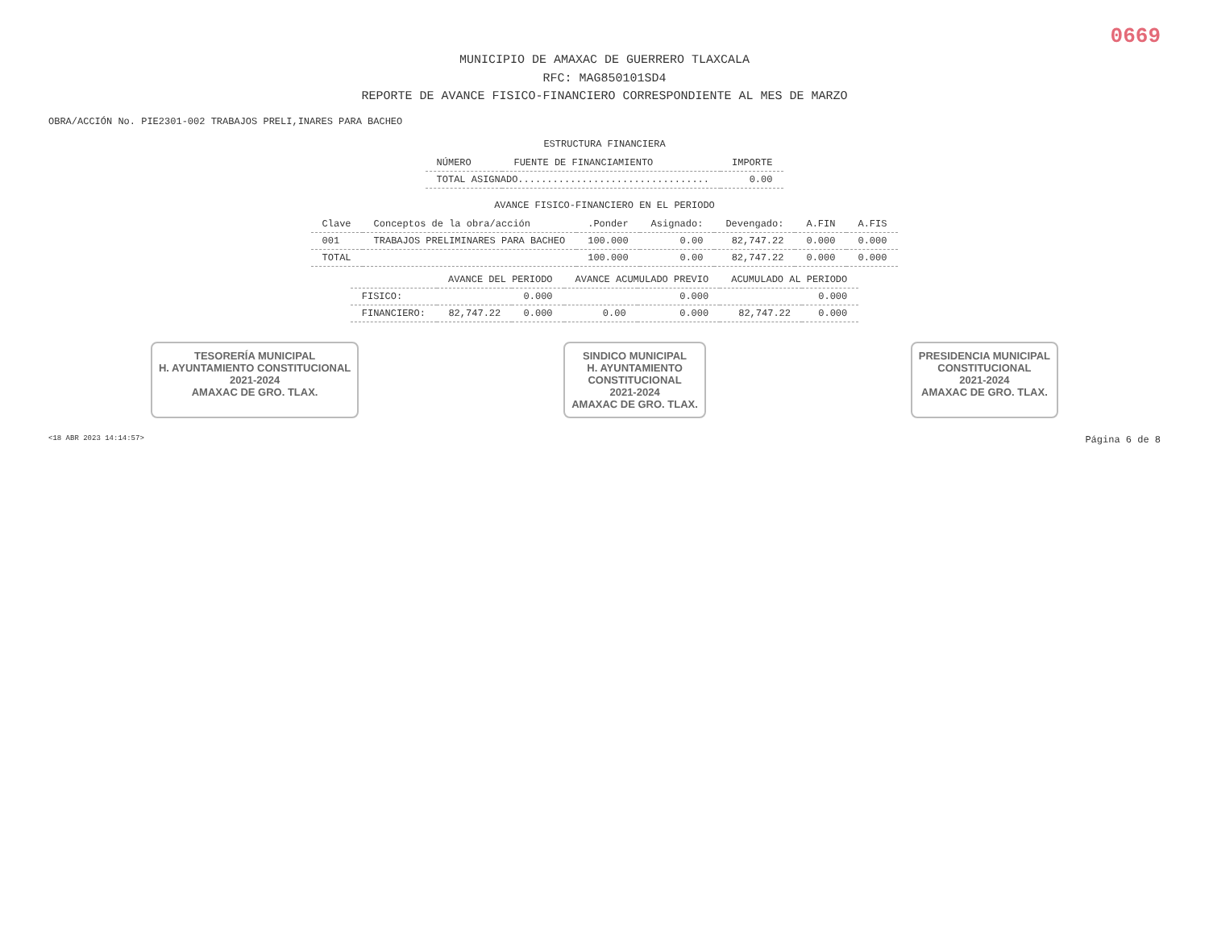0669
MUNICIPIO DE AMAXAC DE GUERRERO TLAXCALA
RFC: MAG850101SD4
REPORTE DE AVANCE FISICO-FINANCIERO CORRESPONDIENTE AL MES DE MARZO
OBRA/ACCIÓN No. PIE2301-002 TRABAJOS PRELI,INARES PARA BACHEO
ESTRUCTURA FINANCIERA
| NÚMERO | FUENTE DE FINANCIAMIENTO | IMPORTE |
| --- | --- | --- |
| TOTAL ASIGNADO................................. | | 0.00 |
AVANCE FISICO-FINANCIERO EN EL PERIODO
| Clave | Conceptos de la obra/acción | .Ponder | Asignado: | Devengado: | A.FIN | A.FIS |
| --- | --- | --- | --- | --- | --- | --- |
| 001 | TRABAJOS PRELIMINARES PARA BACHEO | 100.000 | 0.00 | 82,747.22 | 0.000 | 0.000 |
| TOTAL | | 100.000 | 0.00 | 82,747.22 | 0.000 | 0.000 |
| | AVANCE DEL PERIODO | | AVANCE ACUMULADO PREVIO | | ACUMULADO AL PERIODO | |
| --- | --- | --- | --- | --- | --- | --- |
| FISICO: | | 0.000 | | 0.000 | | 0.000 |
| FINANCIERO: | 82,747.22 | 0.000 | 0.00 | 0.000 | 82,747.22 | 0.000 |
TESORERÍA MUNICIPAL
H. AYUNTAMIENTO CONSTITUCIONAL
2021-2024
AMAXAC DE GRO. TLAX.
SINDICO MUNICIPAL
H. AYUNTAMIENTO
CONSTITUCIONAL
2021-2024
AMAXAC DE GRO. TLAX.
PRESIDENCIA MUNICIPAL
CONSTITUCIONAL
2021-2024
AMAXAC DE GRO. TLAX.
<18 ABR 2023 14:14:57> Página 6 de 8